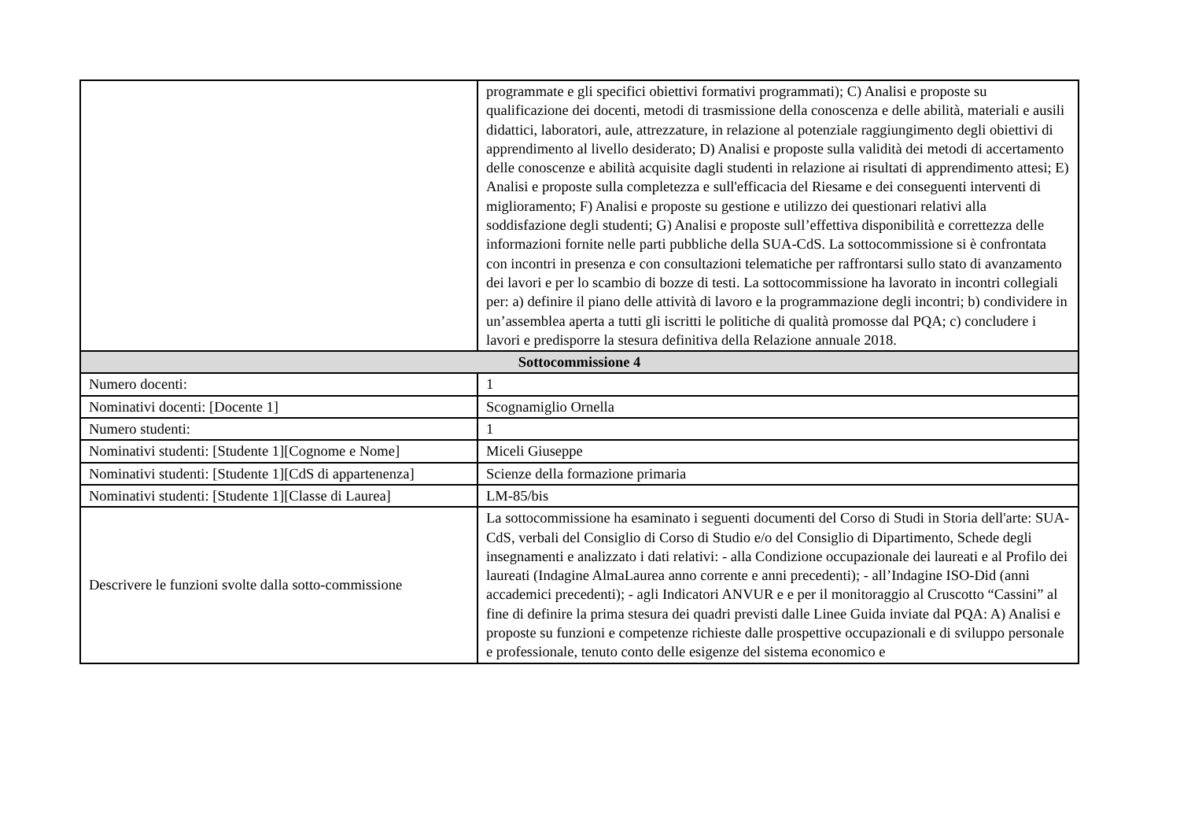| | programmate e gli specifici obiettivi formativi programmati); C) Analisi e proposte su qualificazione dei docenti, metodi di trasmissione della conoscenza e delle abilità, materiali e ausili didattici, laboratori, aule, attrezzature, in relazione al potenziale raggiungimento degli obiettivi di apprendimento al livello desiderato; D) Analisi e proposte sulla validità dei metodi di accertamento delle conoscenze e abilità acquisite dagli studenti in relazione ai risultati di apprendimento attesi; E) Analisi e proposte sulla completezza e sull'efficacia del Riesame e dei conseguenti interventi di miglioramento; F) Analisi e proposte su gestione e utilizzo dei questionari relativi alla soddisfazione degli studenti; G) Analisi e proposte sull’effettiva disponibilità e correttezza delle informazioni fornite nelle parti pubbliche della SUA-CdS. La sottocommissione si è confrontata con incontri in presenza e con consultazioni telematiche per raffrontarsi sullo stato di avanzamento dei lavori e per lo scambio di bozze di testi. La sottocommissione ha lavorato in incontri collegiali per: a) definire il piano delle attività di lavoro e la programmazione degli incontri; b) condividere in un’assemblea aperta a tutti gli iscritti le politiche di qualità promosse dal PQA; c) concludere i lavori e predisporre la stesura definitiva della Relazione annuale 2018. |
| Sottocommissione 4 | |
| Numero docenti: | 1 |
| Nominativi docenti: [Docente 1] | Scognamiglio Ornella |
| Numero studenti: | 1 |
| Nominativi studenti: [Studente 1][Cognome e Nome] | Miceli Giuseppe |
| Nominativi studenti: [Studente 1][CdS di appartenenza] | Scienze della formazione primaria |
| Nominativi studenti: [Studente 1][Classe di Laurea] | LM-85/bis |
| Descrivere le funzioni svolte dalla sotto-commissione | La sottocommissione ha esaminato i seguenti documenti del Corso di Studi in Storia dell'arte: SUA-CdS, verbali del Consiglio di Corso di Studio e/o del Consiglio di Dipartimento, Schede degli insegnamenti e analizzato i dati relativi: - alla Condizione occupazionale dei laureati e al Profilo dei laureati (Indagine AlmaLaurea anno corrente e anni precedenti); - all’Indagine ISO-Did (anni accademici precedenti); - agli Indicatori ANVUR e e per il monitoraggio al Cruscotto “Cassini” al fine di definire la prima stesura dei quadri previsti dalle Linee Guida inviate dal PQA: A) Analisi e proposte su funzioni e competenze richieste dalle prospettive occupazionali e di sviluppo personale e professionale, tenuto conto delle esigenze del sistema economico e |